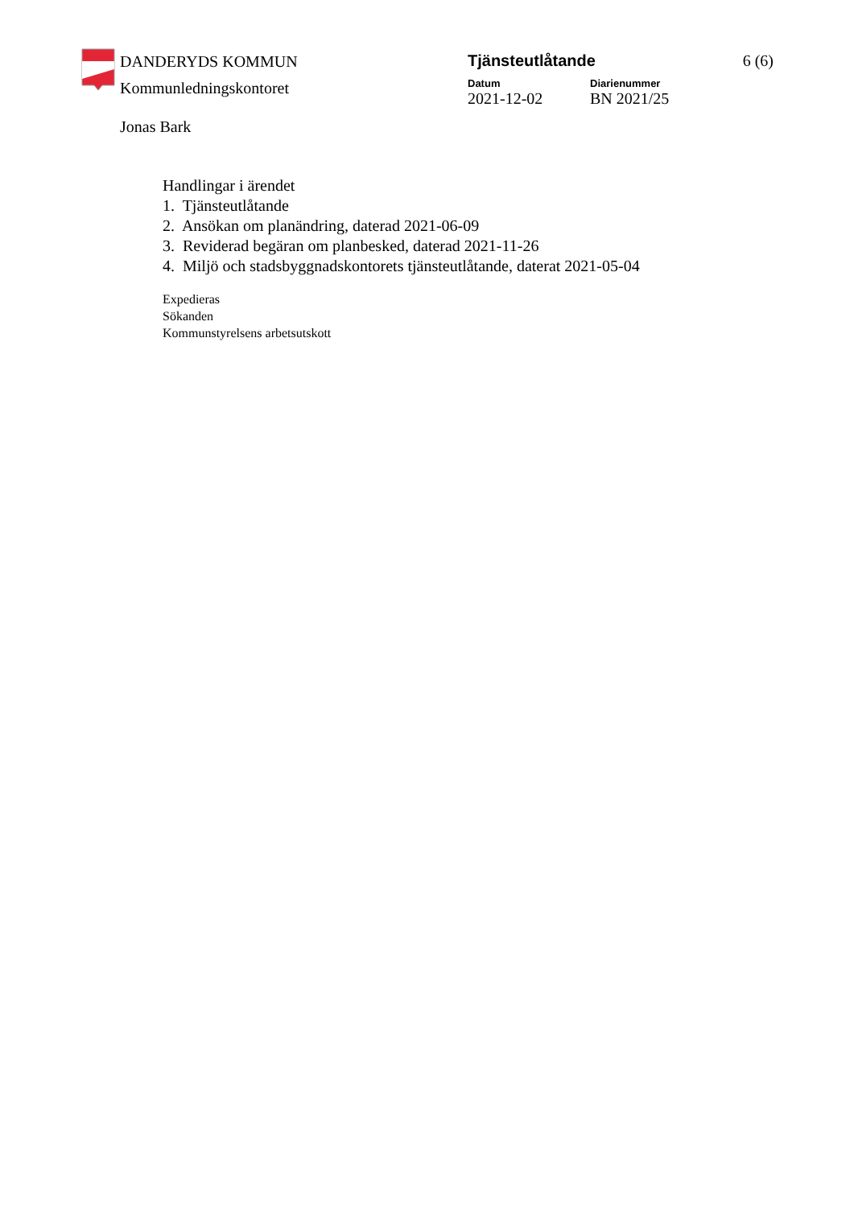DANDERYDS KOMMUN
Kommunledningskontoret
Jonas Bark
Tjänsteutlåtande
Datum
2021-12-02
Diarienummer
BN 2021/25
6 (6)
Handlingar i ärendet
1. Tjänsteutlåtande
2. Ansökan om planändring, daterad 2021-06-09
3. Reviderad begäran om planbesked, daterad 2021-11-26
4. Miljö och stadsbyggnadskontorets tjänsteutlåtande, daterat 2021-05-04
Expedieras
Sökanden
Kommunstyrelsens arbetsutskott